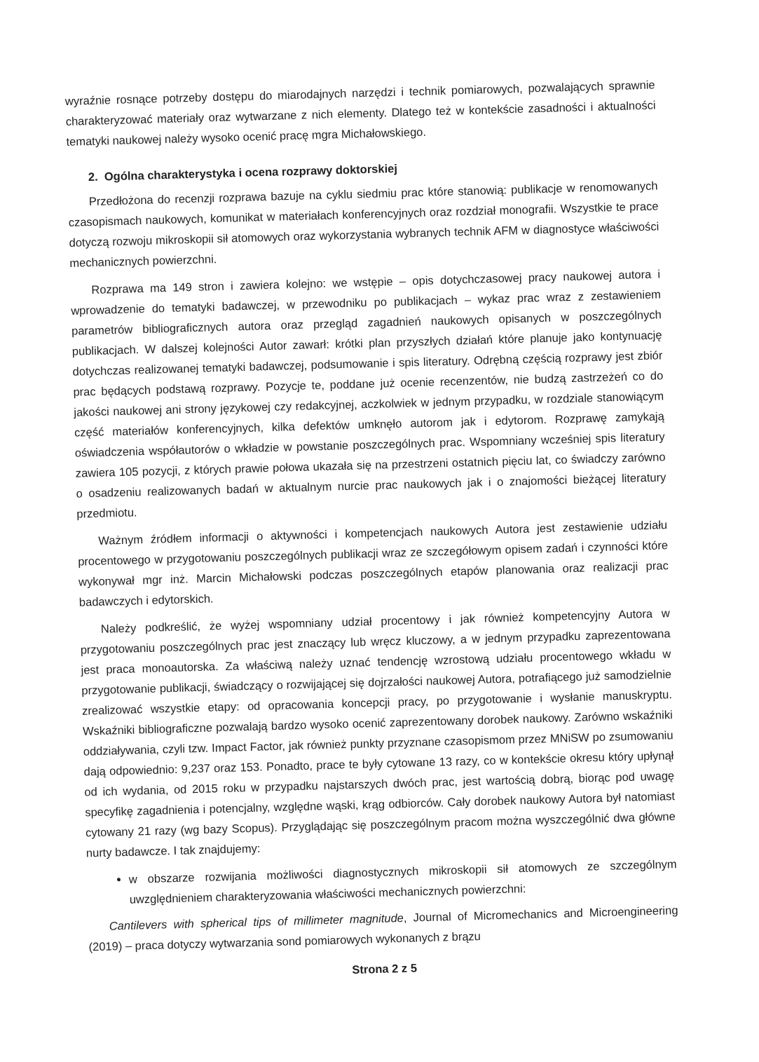wyraźnie rosnące potrzeby dostępu do miarodajnych narzędzi i technik pomiarowych, pozwalających sprawnie charakteryzować materiały oraz wytwarzane z nich elementy. Dlatego też w kontekście zasadności i aktualności tematyki naukowej należy wysoko ocenić pracę mgra Michałowskiego.
2. Ogólna charakterystyka i ocena rozprawy doktorskiej
Przedłożona do recenzji rozprawa bazuje na cyklu siedmiu prac które stanowią: publikacje w renomowanych czasopismach naukowych, komunikat w materiałach konferencyjnych oraz rozdział monografii. Wszystkie te prace dotyczą rozwoju mikroskopii sił atomowych oraz wykorzystania wybranych technik AFM w diagnostyce właściwości mechanicznych powierzchni.
Rozprawa ma 149 stron i zawiera kolejno: we wstępie – opis dotychczasowej pracy naukowej autora i wprowadzenie do tematyki badawczej, w przewodniku po publikacjach – wykaz prac wraz z zestawieniem parametrów bibliograficznych autora oraz przegląd zagadnień naukowych opisanych w poszczególnych publikacjach. W dalszej kolejności Autor zawarł: krótki plan przyszłych działań które planuje jako kontynuację dotychczas realizowanej tematyki badawczej, podsumowanie i spis literatury. Odrębną częścią rozprawy jest zbiór prac będących podstawą rozprawy. Pozycje te, poddane już ocenie recenzentów, nie budzą zastrzeżeń co do jakości naukowej ani strony językowej czy redakcyjnej, aczkolwiek w jednym przypadku, w rozdziale stanowiącym część materiałów konferencyjnych, kilka defektów umknęło autorom jak i edytorom. Rozprawę zamykają oświadczenia współautorów o wkładzie w powstanie poszczególnych prac. Wspomniany wcześniej spis literatury zawiera 105 pozycji, z których prawie połowa ukazała się na przestrzeni ostatnich pięciu lat, co świadczy zarówno o osadzeniu realizowanych badań w aktualnym nurcie prac naukowych jak i o znajomości bieżącej literatury przedmiotu.
Ważnym źródłem informacji o aktywności i kompetencjach naukowych Autora jest zestawienie udziału procentowego w przygotowaniu poszczególnych publikacji wraz ze szczegółowym opisem zadań i czynności które wykonywał mgr inż. Marcin Michałowski podczas poszczególnych etapów planowania oraz realizacji prac badawczych i edytorskich.
Należy podkreślić, że wyżej wspomniany udział procentowy i jak również kompetencyjny Autora w przygotowaniu poszczególnych prac jest znaczący lub wręcz kluczowy, a w jednym przypadku zaprezentowana jest praca monoautorska. Za właściwą należy uznać tendencję wzrostową udziału procentowego wkładu w przygotowanie publikacji, świadczący o rozwijającej się dojrzałości naukowej Autora, potrafiącego już samodzielnie zrealizować wszystkie etapy: od opracowania koncepcji pracy, po przygotowanie i wysłanie manuskryptu. Wskaźniki bibliograficzne pozwalają bardzo wysoko ocenić zaprezentowany dorobek naukowy. Zarówno wskaźniki oddziaływania, czyli tzw. Impact Factor, jak również punkty przyznane czasopismom przez MNiSW po zsumowaniu dają odpowiednio: 9,237 oraz 153. Ponadto, prace te były cytowane 13 razy, co w kontekście okresu który upłynął od ich wydania, od 2015 roku w przypadku najstarszych dwóch prac, jest wartością dobrą, biorąc pod uwagę specyfikę zagadnienia i potencjalny, względne wąski, krąg odbiorców. Cały dorobek naukowy Autora był natomiast cytowany 21 razy (wg bazy Scopus). Przyglądając się poszczególnym pracom można wyszczególnić dwa główne nurty badawcze. I tak znajdujemy:
w obszarze rozwijania możliwości diagnostycznych mikroskopii sił atomowych ze szczególnym uwzględnieniem charakteryzowania właściwości mechanicznych powierzchni:
Cantilevers with spherical tips of millimeter magnitude, Journal of Micromechanics and Microengineering (2019) – praca dotyczy wytwarzania sond pomiarowych wykonanych z brązu
Strona 2 z 5